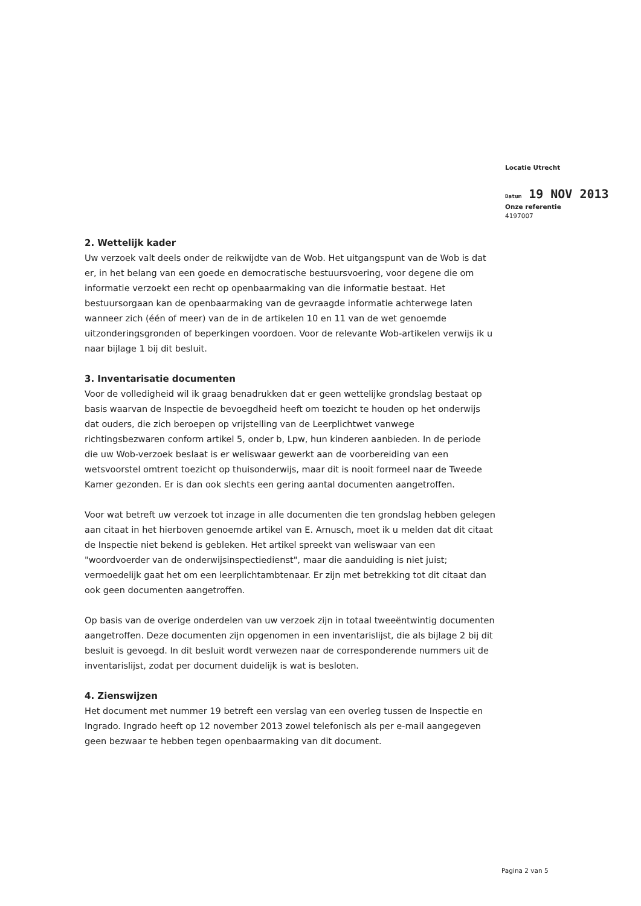Locatie Utrecht
Datum 19 NOV 2013
Onze referentie
4197007
2. Wettelijk kader
Uw verzoek valt deels onder de reikwijdte van de Wob. Het uitgangspunt van de Wob is dat er, in het belang van een goede en democratische bestuursvoering, voor degene die om informatie verzoekt een recht op openbaarmaking van die informatie bestaat. Het bestuursorgaan kan de openbaarmaking van de gevraagde informatie achterwege laten wanneer zich (één of meer) van de in de artikelen 10 en 11 van de wet genoemde uitzonderingsgronden of beperkingen voordoen. Voor de relevante Wob-artikelen verwijs ik u naar bijlage 1 bij dit besluit.
3. Inventarisatie documenten
Voor de volledigheid wil ik graag benadrukken dat er geen wettelijke grondslag bestaat op basis waarvan de Inspectie de bevoegdheid heeft om toezicht te houden op het onderwijs dat ouders, die zich beroepen op vrijstelling van de Leerplichtwet vanwege richtingsbezwaren conform artikel 5, onder b, Lpw, hun kinderen aanbieden. In de periode die uw Wob-verzoek beslaat is er weliswaar gewerkt aan de voorbereiding van een wetsvoorstel omtrent toezicht op thuisonderwijs, maar dit is nooit formeel naar de Tweede Kamer gezonden. Er is dan ook slechts een gering aantal documenten aangetroffen.
Voor wat betreft uw verzoek tot inzage in alle documenten die ten grondslag hebben gelegen aan citaat in het hierboven genoemde artikel van E. Arnusch, moet ik u melden dat dit citaat de Inspectie niet bekend is gebleken. Het artikel spreekt van weliswaar van een "woordvoerder van de onderwijsinspectiedienst", maar die aanduiding is niet juist; vermoedelijk gaat het om een leerplichtambtenaar. Er zijn met betrekking tot dit citaat dan ook geen documenten aangetroffen.
Op basis van de overige onderdelen van uw verzoek zijn in totaal tweeëntwintig documenten aangetroffen. Deze documenten zijn opgenomen in een inventarislijst, die als bijlage 2 bij dit besluit is gevoegd. In dit besluit wordt verwezen naar de corresponderende nummers uit de inventarislijst, zodat per document duidelijk is wat is besloten.
4. Zienswijzen
Het document met nummer 19 betreft een verslag van een overleg tussen de Inspectie en Ingrado. Ingrado heeft op 12 november 2013 zowel telefonisch als per e-mail aangegeven geen bezwaar te hebben tegen openbaarmaking van dit document.
Pagina 2 van 5